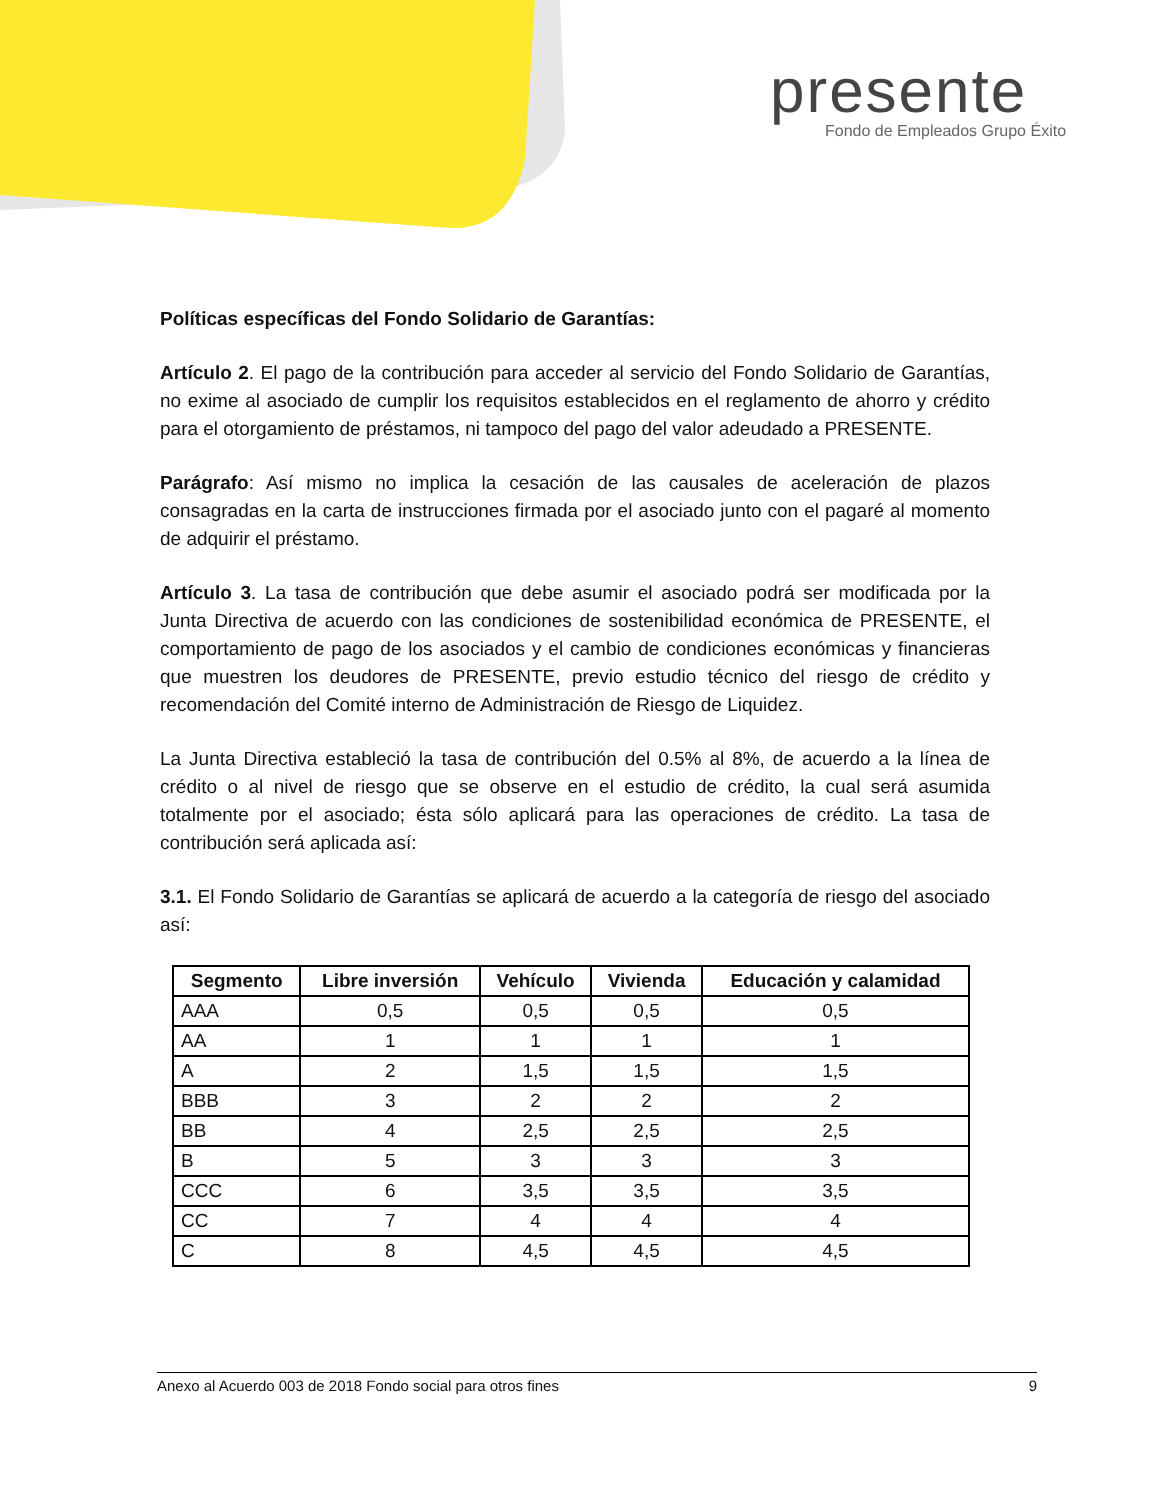presente
Fondo de Empleados Grupo Éxito
Políticas específicas del Fondo Solidario de Garantías:
Artículo 2. El pago de la contribución para acceder al servicio del Fondo Solidario de Garantías, no exime al asociado de cumplir los requisitos establecidos en el reglamento de ahorro y crédito para el otorgamiento de préstamos, ni tampoco del pago del valor adeudado a PRESENTE.
Parágrafo: Así mismo no implica la cesación de las causales de aceleración de plazos consagradas en la carta de instrucciones firmada por el asociado junto con el pagaré al momento de adquirir el préstamo.
Artículo 3. La tasa de contribución que debe asumir el asociado podrá ser modificada por la Junta Directiva de acuerdo con las condiciones de sostenibilidad económica de PRESENTE, el comportamiento de pago de los asociados y el cambio de condiciones económicas y financieras que muestren los deudores de PRESENTE, previo estudio técnico del riesgo de crédito y recomendación del Comité interno de Administración de Riesgo de Liquidez.
La Junta Directiva estableció la tasa de contribución del 0.5% al 8%, de acuerdo a la línea de crédito o al nivel de riesgo que se observe en el estudio de crédito, la cual será asumida totalmente por el asociado; ésta sólo aplicará para las operaciones de crédito. La tasa de contribución será aplicada así:
3.1. El Fondo Solidario de Garantías se aplicará de acuerdo a la categoría de riesgo del asociado así:
| Segmento | Libre inversión | Vehículo | Vivienda | Educación y calamidad |
| --- | --- | --- | --- | --- |
| AAA | 0,5 | 0,5 | 0,5 | 0,5 |
| AA | 1 | 1 | 1 | 1 |
| A | 2 | 1,5 | 1,5 | 1,5 |
| BBB | 3 | 2 | 2 | 2 |
| BB | 4 | 2,5 | 2,5 | 2,5 |
| B | 5 | 3 | 3 | 3 |
| CCC | 6 | 3,5 | 3,5 | 3,5 |
| CC | 7 | 4 | 4 | 4 |
| C | 8 | 4,5 | 4,5 | 4,5 |
Anexo al Acuerdo 003 de 2018 Fondo social para otros fines 9